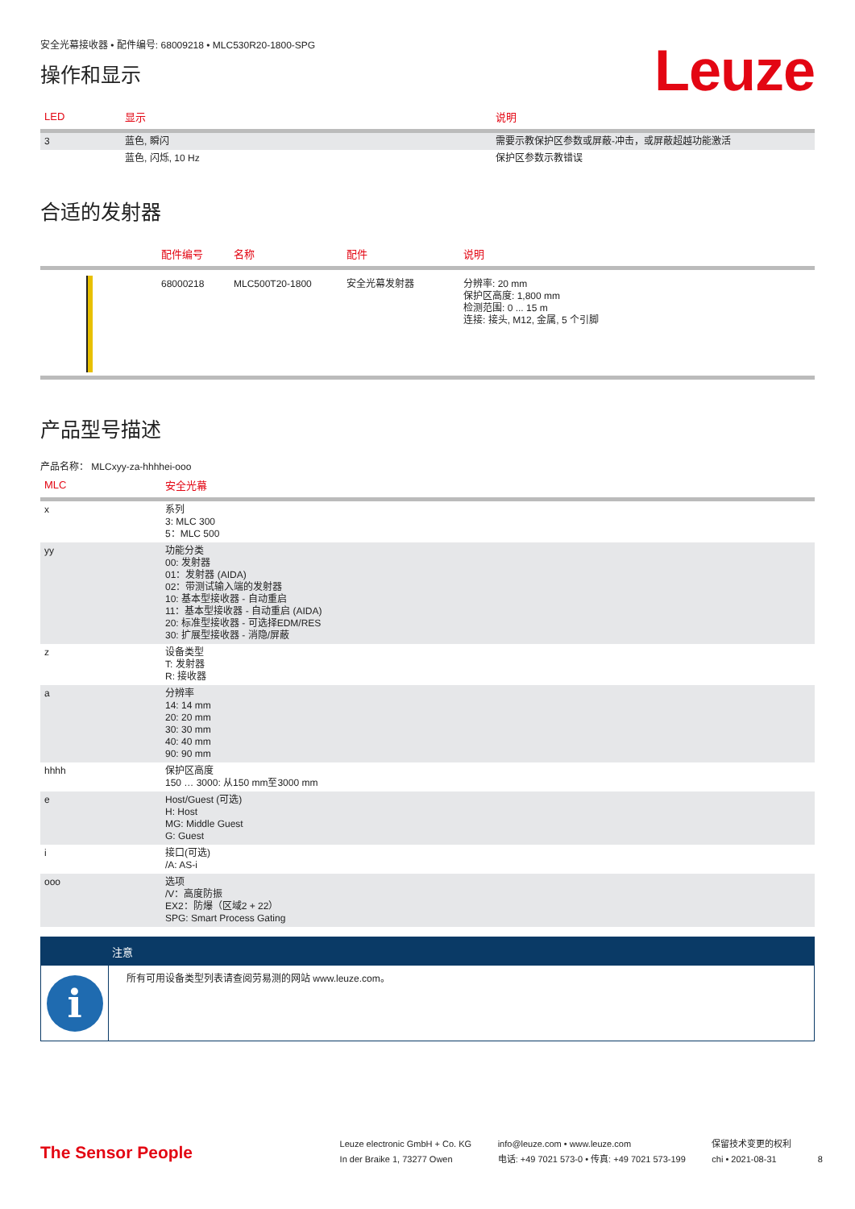安全光幕接收器 • 配件编号: 68009218 • MLC530R20-1800-SPG
操作和显示
Leuze
| LED | 显示 | 说明 |
| --- | --- | --- |
| 3 | 蓝色, 瞬闪 | 需要示教保护区参数或屏蔽-冲击，或屏蔽超越功能激活 |
| | 蓝色, 闪烁, 10 Hz | 保护区参数示教错误 |
合适的发射器
| | 配件编号 | 名称 | 配件 | 说明 |
| --- | --- | --- | --- | --- |
| | 68000218 | MLC500T20-1800 | 安全光幕发射器 | 分辨率: 20 mm 保护区高度: 1,800 mm 检测范围: 0 ... 15 m 连接: 接头, M12, 金属, 5 个引脚 |
产品型号描述
产品名称： MLCxyy-za-hhhhei-ooo
| MLC | 安全光幕 |
| --- | --- |
| x | 系列 3: MLC 300 5：MLC 500 |
| yy | 功能分类 00: 发射器 01：发射器 (AIDA) 02：带测试输入端的发射器 10: 基本型接收器 - 自动重启 11：基本型接收器 - 自动重启 (AIDA) 20: 标准型接收器 - 可选择EDM/RES 30: 扩展型接收器 - 消隐/屏蔽 |
| z | 设备类型 T: 发射器 R: 接收器 |
| a | 分辨率 14: 14 mm 20: 20 mm 30: 30 mm 40: 40 mm 90: 90 mm |
| hhhh | 保护区高度 150 … 3000: 从150 mm至3000 mm |
| e | Host/Guest (可选) H: Host MG: Middle Guest G: Guest |
| i | 接口(可选) /A: AS-i |
| ooo | 选项 /V：高度防振 EX2：防爆（区域2 + 22） SPG: Smart Process Gating |
注意
i
所有可用设备类型列表请查阅劳易测的网站 www.leuze.com。
The Sensor People
Leuze electronic GmbH + Co. KG
In der Braike 1, 73277 Owen
info@leuze.com • www.leuze.com
电话: +49 7021 573-0 • 传真: +49 7021 573-199
保留技术变更的权利
chi • 2021-08-31
8